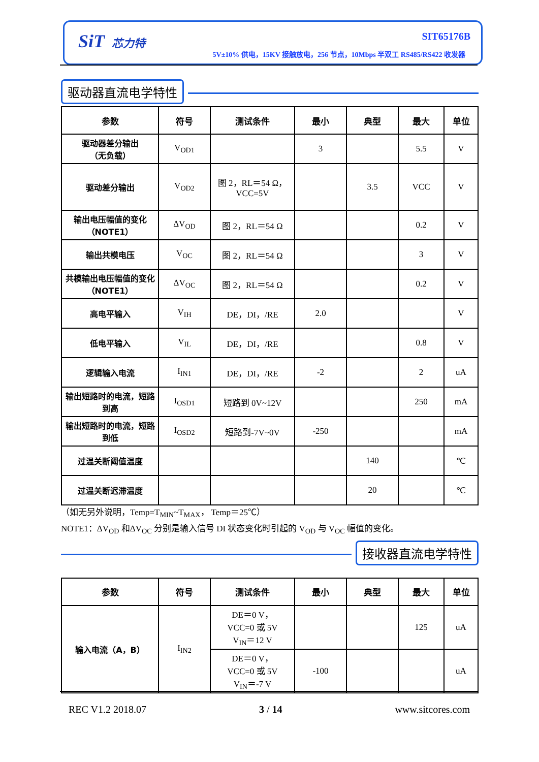SiT 芯力特 SIT65176B
5V±10% 供电，15KV 接触放电，256 节点，10Mbps 半双工 RS485/RS422 收发器
驱动器直流电学特性
| 参数 | 符号 | 测试条件 | 最小 | 典型 | 最大 | 单位 |
| --- | --- | --- | --- | --- | --- | --- |
| 驱动器差分输出 （无负载） | V<sub>OD1</sub> | | 3 | | 5.5 | V |
| 驱动差分输出 | V<sub>OD2</sub> | 图 2，RL＝54 Ω， VCC=5V | | 3.5 | VCC | V |
| 输出电压幅值的变化（NOTE1） | ΔV<sub>OD</sub> | 图 2，RL＝54 Ω | | | 0.2 | V |
| 输出共模电压 | V<sub>OC</sub> | 图 2，RL＝54 Ω | | | 3 | V |
| 共模输出电压幅值的变化（NOTE1） | ΔV<sub>OC</sub> | 图 2，RL＝54 Ω | | | 0.2 | V |
| 高电平输入 | V<sub>IH</sub> | DE，DI，/RE | 2.0 | | | V |
| 低电平输入 | V<sub>IL</sub> | DE，DI，/RE | | | 0.8 | V |
| 逻辑输入电流 | I<sub>IN1</sub> | DE，DI，/RE | -2 | | 2 | uA |
| 输出短路时的电流，短路到高 | I<sub>OSD1</sub> | 短路到 0V~12V | | | 250 | mA |
| 输出短路时的电流，短路到低 | I<sub>OSD2</sub> | 短路到-7V~0V | -250 | | | mA |
| 过温关断阈值温度 | | | | 140 | | ℃ |
| 过温关断迟滞温度 | | | | 20 | | ℃ |
（如无另外说明，Temp=T<sub>MIN</sub>~T<sub>MAX</sub>， Temp＝25℃）
NOTE1：ΔV<sub>OD</sub> 和ΔV<sub>OC</sub> 分别是输入信号 DI 状态变化时引起的 V<sub>OD</sub> 与 V<sub>OC</sub> 幅值的变化。
接收器直流电学特性
| 参数 | 符号 | 测试条件 | 最小 | 典型 | 最大 | 单位 |
| --- | --- | --- | --- | --- | --- | --- |
| 输入电流（A，B） | I<sub>IN2</sub> | DE＝0 V， VCC=0 或 5V V<sub>IN</sub>＝12 V | | | 125 | uA |
| | | DE＝0 V， VCC=0 或 5V V<sub>IN</sub>＝-7 V | -100 | | | uA |
REC V1.2 2018.07 3 / 14 www.sitcores.com